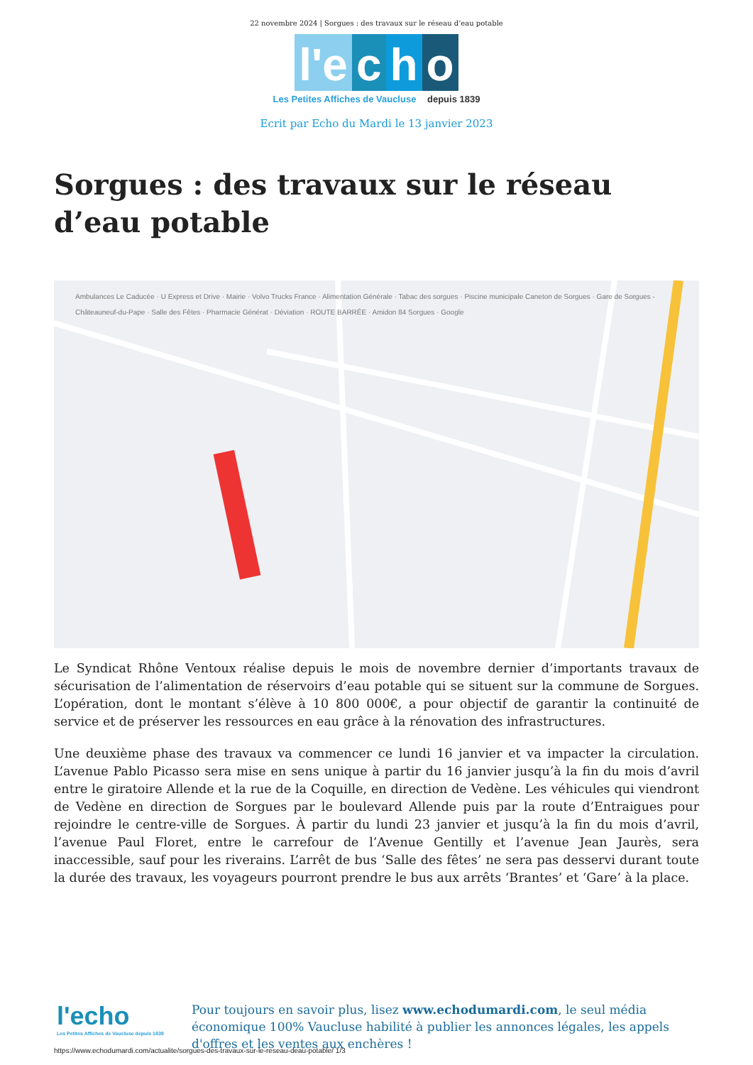22 novembre 2024 | Sorgues : des travaux sur le réseau d’eau potable
l'e
c
h
o
Les Petites Affiches de Vaucluse depuis 1839
Ecrit par Echo du Mardi le 13 janvier 2023
Sorgues : des travaux sur le réseau d’eau potable
Ambulances Le Caducée · U Express et Drive · Mairie · Volvo Trucks France · Alimentation Générale · Tabac des sorgues · Piscine municipale Caneton de Sorgues · Gare de Sorgues - Châteauneuf-du-Pape · Salle des Fêtes · Pharmacie Générat · Déviation · ROUTE BARRÉE · Amidon 84 Sorgues · Google
Le Syndicat Rhône Ventoux réalise depuis le mois de novembre dernier d’importants travaux de sécurisation de l’alimentation de réservoirs d’eau potable qui se situent sur la commune de Sorgues. L’opération, dont le montant s’élève à 10 800 000€, a pour objectif de garantir la continuité de service et de préserver les ressources en eau grâce à la rénovation des infrastructures.
Une deuxième phase des travaux va commencer ce lundi 16 janvier et va impacter la circulation. L’avenue Pablo Picasso sera mise en sens unique à partir du 16 janvier jusqu’à la fin du mois d’avril entre le giratoire Allende et la rue de la Coquille, en direction de Vedène. Les véhicules qui viendront de Vedène en direction de Sorgues par le boulevard Allende puis par la route d’Entraigues pour rejoindre le centre-ville de Sorgues. À partir du lundi 23 janvier et jusqu’à la fin du mois d’avril, l’avenue Paul Floret, entre le carrefour de l’Avenue Gentilly et l’avenue Jean Jaurès, sera inaccessible, sauf pour les riverains. L’arrêt de bus ‘Salle des fêtes’ ne sera pas desservi durant toute la durée des travaux, les voyageurs pourront prendre le bus aux arrêts ‘Brantes’ et ‘Gare’ à la place.
l'echo
Les Petites Affiches de Vaucluse depuis 1839
Pour toujours en savoir plus, lisez www.echodumardi.com, le seul média économique 100% Vaucluse habilité à publier les annonces légales, les appels d'offres et les ventes aux enchères !
https://www.echodumardi.com/actualite/sorgues-des-travaux-sur-le-reseau-deau-potable/ 1/3